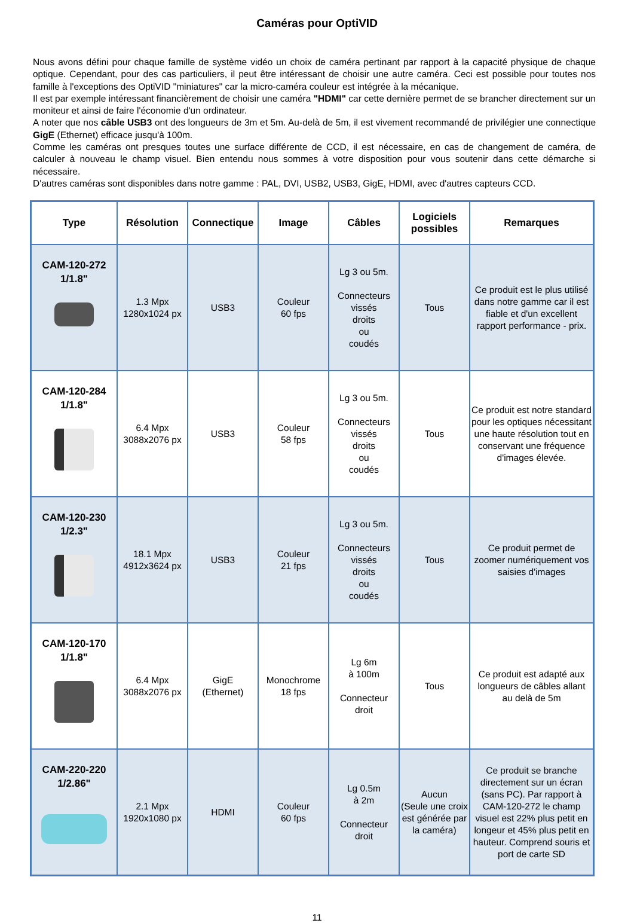Caméras pour OptiVID
Nous avons défini pour chaque famille de système vidéo un choix de caméra pertinant par rapport à la capacité physique de chaque optique. Cependant, pour des cas particuliers, il peut être intéressant de choisir une autre caméra. Ceci est possible pour toutes nos famille à l'exceptions des OptiVID "miniatures" car la micro-caméra couleur est intégrée à la mécanique.
Il est par exemple intéressant financièrement de choisir une caméra "HDMI" car cette dernière permet de se brancher directement sur un moniteur et ainsi de faire l'économie d'un ordinateur.
A noter que nos câble USB3 ont des longueurs de 3m et 5m. Au-delà de 5m, il est vivement recommandé de privilégier une connectique GigE (Ethernet) efficace jusqu'à 100m.
Comme les caméras ont presques toutes une surface différente de CCD, il est nécessaire, en cas de changement de caméra, de calculer à nouveau le champ visuel. Bien entendu nous sommes à votre disposition pour vous soutenir dans cette démarche si nécessaire.
D'autres caméras sont disponibles dans notre gamme : PAL, DVI, USB2, USB3, GigE, HDMI, avec d'autres capteurs CCD.
| Type | Résolution | Connectique | Image | Câbles | Logiciels possibles | Remarques |
| --- | --- | --- | --- | --- | --- | --- |
| CAM-120-272 1/1.8" | 1.3 Mpx 1280x1024 px | USB3 | Couleur 60 fps | Lg 3 ou 5m. Connecteurs vissés droits ou coudés | Tous | Ce produit est le plus utilisé dans notre gamme car il est fiable et d'un excellent rapport performance - prix. |
| CAM-120-284 1/1.8" | 6.4 Mpx 3088x2076 px | USB3 | Couleur 58 fps | Lg 3 ou 5m. Connecteurs vissés droits ou coudés | Tous | Ce produit est notre standard pour les optiques nécessitant une haute résolution tout en conservant une fréquence d'images élevée. |
| CAM-120-230 1/2.3" | 18.1 Mpx 4912x3624 px | USB3 | Couleur 21 fps | Lg 3 ou 5m. Connecteurs vissés droits ou coudés | Tous | Ce produit permet de zoomer numériquement vos saisies d'images |
| CAM-120-170 1/1.8" | 6.4 Mpx 3088x2076 px | GigE (Ethernet) | Monochrome 18 fps | Lg 6m à 100m Connecteur droit | Tous | Ce produit est adapté aux longueurs de câbles allant au delà de 5m |
| CAM-220-220 1/2.86" | 2.1 Mpx 1920x1080 px | HDMI | Couleur 60 fps | Lg 0.5m à 2m Connecteur droit | Aucun (Seule une croix est générée par la caméra) | Ce produit se branche directement sur un écran (sans PC). Par rapport à CAM-120-272 le champ visuel est 22% plus petit en longeur et 45% plus petit en hauteur. Comprend souris et port de carte SD |
11